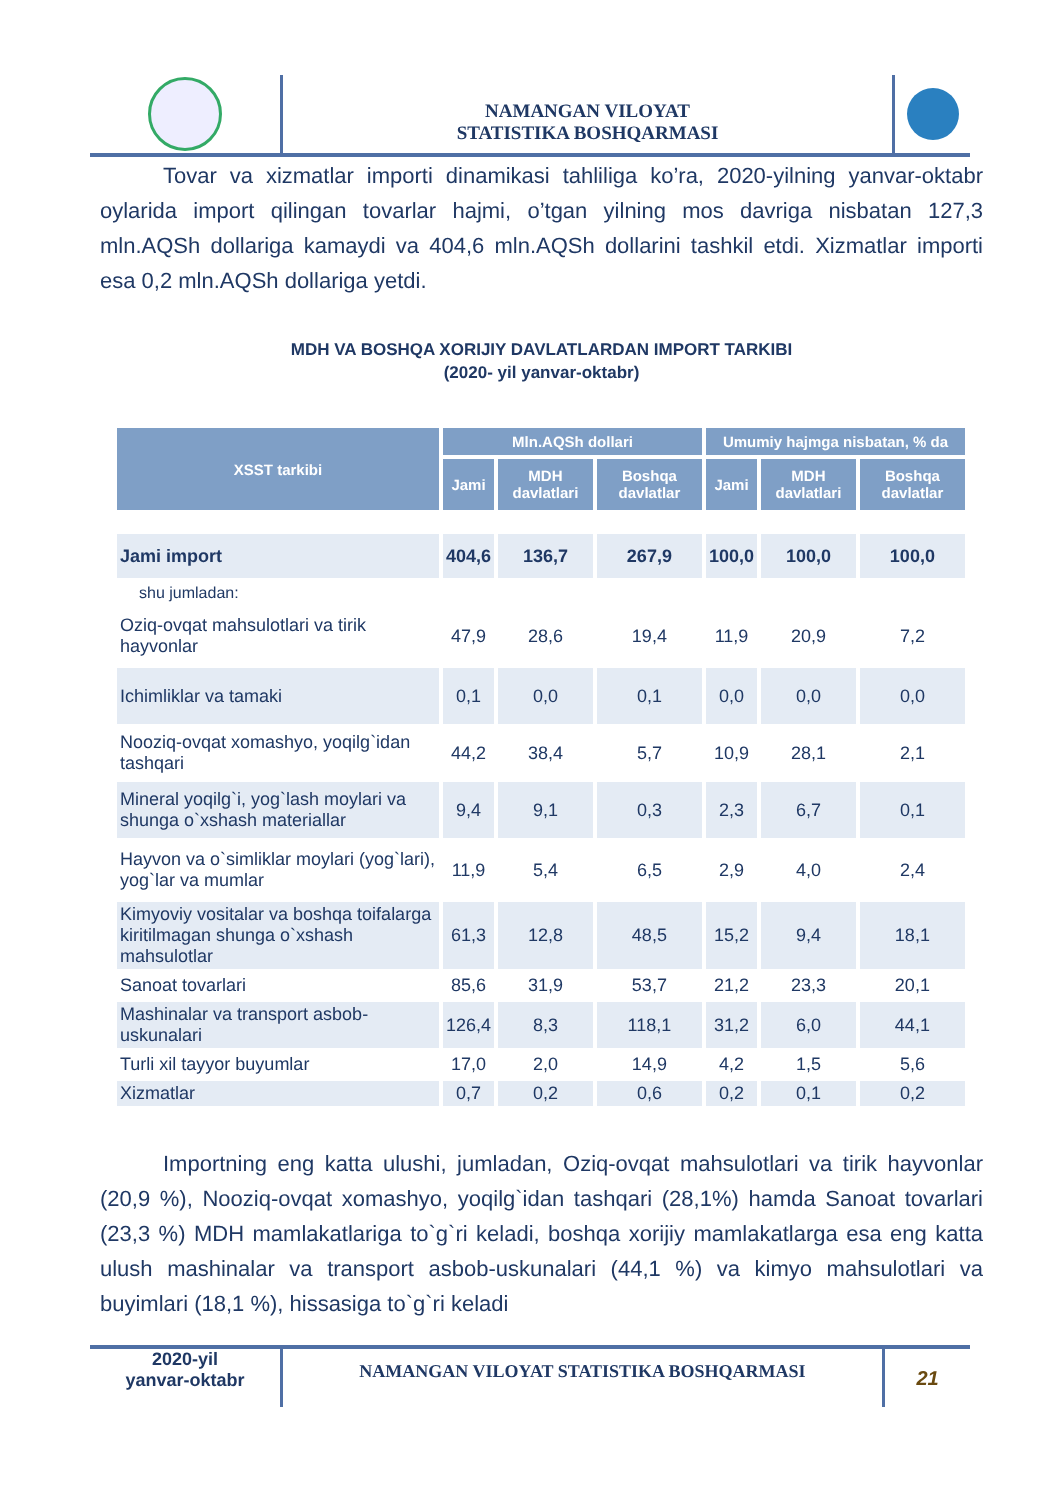NAMANGAN VILOYAT
STATISTIKA BOSHQARMASI
Tovar va xizmatlar importi dinamikasi tahliliga ko’ra, 2020-yilning yanvar-oktabr oylarida import qilingan tovarlar hajmi, o’tgan yilning mos davriga nisbatan 127,3 mln.AQSh dollariga kamaydi va 404,6 mln.AQSh dollarini tashkil etdi. Xizmatlar importi esa 0,2 mln.AQSh dollariga yetdi.
MDH VA BOSHQA XORIJIY DAVLATLARDAN IMPORT TARKIBI
(2020- yil yanvar-oktabr)
| XSST tarkibi | Mln.AQSh dollari | | | Umumiy hajmga nisbatan, % da | | |
| --- | --- | --- | --- | --- | --- | --- |
| | Jami | MDH davlatlari | Boshqa davlatlar | Jami | MDH davlatlari | Boshqa davlatlar |
| Jami import | 404,6 | 136,7 | 267,9 | 100,0 | 100,0 | 100,0 |
| shu jumladan: | | | | | | |
| Oziq-ovqat mahsulotlari va tirik hayvonlar | 47,9 | 28,6 | 19,4 | 11,9 | 20,9 | 7,2 |
| Ichimliklar va tamaki | 0,1 | 0,0 | 0,1 | 0,0 | 0,0 | 0,0 |
| Nooziq-ovqat xomashyo, yoqilg`idan tashqari | 44,2 | 38,4 | 5,7 | 10,9 | 28,1 | 2,1 |
| Mineral yoqilg`i, yog`lash moylari va shunga o`xshash materiallar | 9,4 | 9,1 | 0,3 | 2,3 | 6,7 | 0,1 |
| Hayvon va o`simliklar moylari (yog`lari), yog`lar va mumlar | 11,9 | 5,4 | 6,5 | 2,9 | 4,0 | 2,4 |
| Kimyoviy vositalar va boshqa toifalarga kiritilmagan shunga o`xshash mahsulotlar | 61,3 | 12,8 | 48,5 | 15,2 | 9,4 | 18,1 |
| Sanoat tovarlari | 85,6 | 31,9 | 53,7 | 21,2 | 23,3 | 20,1 |
| Mashinalar va transport asbob-uskunalari | 126,4 | 8,3 | 118,1 | 31,2 | 6,0 | 44,1 |
| Turli xil tayyor buyumlar | 17,0 | 2,0 | 14,9 | 4,2 | 1,5 | 5,6 |
| Xizmatlar | 0,7 | 0,2 | 0,6 | 0,2 | 0,1 | 0,2 |
Importning eng katta ulushi, jumladan, Oziq-ovqat mahsulotlari va tirik hayvonlar (20,9 %), Nooziq-ovqat xomashyo, yoqilg`idan tashqari (28,1%) hamda Sanoat tovarlari (23,3 %) MDH mamlakatlariga to`g`ri keladi, boshqa xorijiy mamlakatlarga esa eng katta ulush mashinalar va transport asbob-uskunalari (44,1 %) va kimyo mahsulotlari va buyimlari (18,1 %), hissasiga to`g`ri keladi
2020-yil
yanvar-oktabr
NAMANGAN VILOYAT STATISTIKA BOSHQARMASI
21